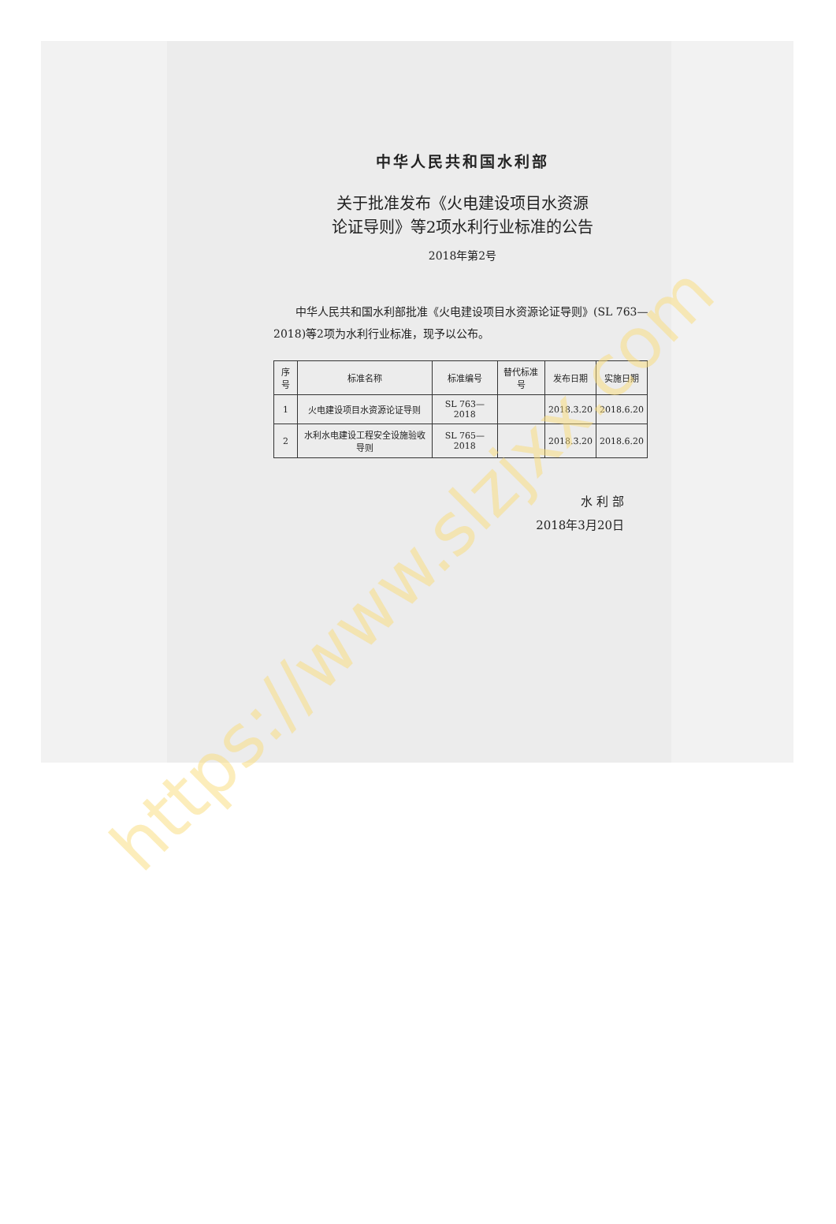中华人民共和国水利部
关于批准发布《火电建设项目水资源
论证导则》等2项水利行业标准的公告
2018年第2号
中华人民共和国水利部批准《火电建设项目水资源论证导则》(SL 763—2018)等2项为水利行业标准，现予以公布。
| 序号 | 标准名称 | 标准编号 | 替代标准号 | 发布日期 | 实施日期 |
| --- | --- | --- | --- | --- | --- |
| 1 | 火电建设项目水资源论证导则 | SL 763—2018 | | 2018.3.20 | 2018.6.20 |
| 2 | 水利水电建设工程安全设施验收导则 | SL 765—2018 | | 2018.3.20 | 2018.6.20 |
水 利 部
2018年3月20日
https://www.slzjxx.com